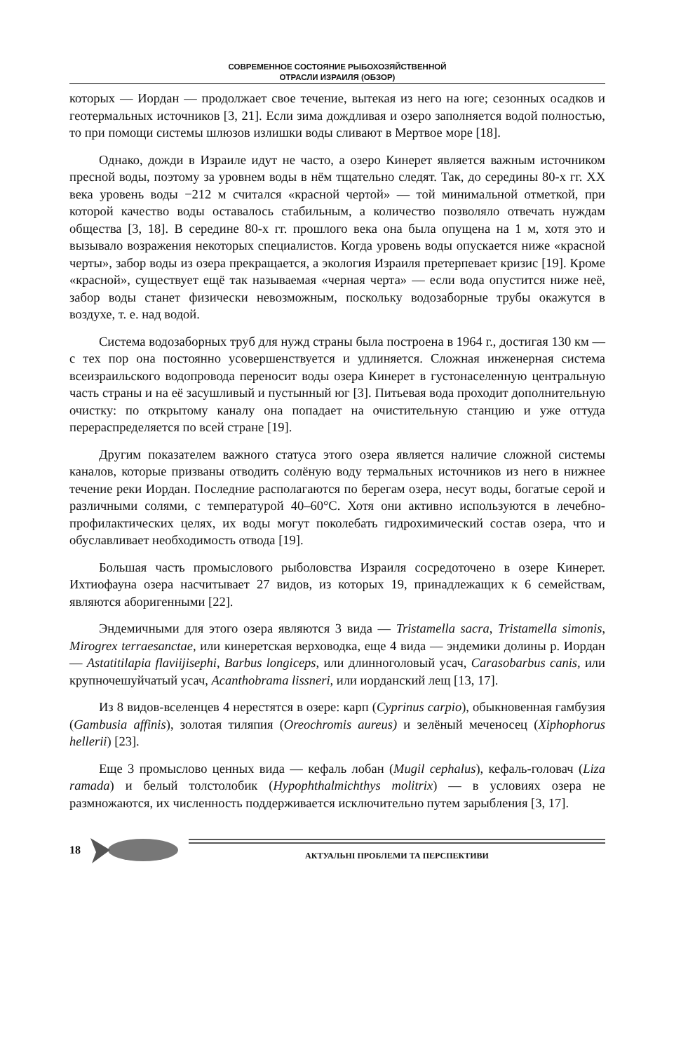СОВРЕМЕННОЕ СОСТОЯНИЕ РЫБОХОЗЯЙСТВЕННОЙ
ОТРАСЛИ ИЗРАИЛЯ (ОБЗОР)
которых — Иордан — продолжает свое течение, вытекая из него на юге; сезонных осадков и геотермальных источников [3, 21]. Если зима дождливая и озеро заполняется водой полностью, то при помощи системы шлюзов излишки воды сливают в Мертвое море [18].
Однако, дожди в Израиле идут не часто, а озеро Кинерет является важным источником пресной воды, поэтому за уровнем воды в нём тщательно следят. Так, до середины 80-х гг. XX века уровень воды −212 м считался «красной чертой» — той минимальной отметкой, при которой качество воды оставалось стабильным, а количество позволяло отвечать нуждам общества [3, 18]. В середине 80-х гг. прошлого века она была опущена на 1 м, хотя это и вызывало возражения некоторых специалистов. Когда уровень воды опускается ниже «красной черты», забор воды из озера прекращается, а экология Израиля претерпевает кризис [19]. Кроме «красной», существует ещё так называемая «черная черта» — если вода опустится ниже неё, забор воды станет физически невозможным, поскольку водозаборные трубы окажутся в воздухе, т. е. над водой.
Система водозаборных труб для нужд страны была построена в 1964 г., достигая 130 км — с тех пор она постоянно усовершенствуется и удлиняется. Сложная инженерная система всеизраильского водопровода переносит воды озера Кинерет в густонаселенную центральную часть страны и на её засушливый и пустынный юг [3]. Питьевая вода проходит дополнительную очистку: по открытому каналу она попадает на очистительную станцию и уже оттуда перераспределяется по всей стране [19].
Другим показателем важного статуса этого озера является наличие сложной системы каналов, которые призваны отводить солёную воду термальных источников из него в нижнее течение реки Иордан. Последние располагаются по берегам озера, несут воды, богатые серой и различными солями, с температурой 40–60°С. Хотя они активно используются в лечебно-профилактических целях, их воды могут поколебать гидрохимический состав озера, что и обуславливает необходимость отвода [19].
Большая часть промыслового рыболовства Израиля сосредоточено в озере Кинерет. Ихтиофауна озера насчитывает 27 видов, из которых 19, принадлежащих к 6 семействам, являются аборигенными [22].
Эндемичными для этого озера являются 3 вида — Tristamella sacra, Tristamella simonis, Mirogrex terraesanctae, или кинеретская верховодка, еще 4 вида — эндемики долины р. Иордан — Astatitilapia flaviijisephi, Barbus longiceps, или длинноголовый усач, Carasobarbus canis, или крупночешуйчатый усач, Acanthobrama lissneri, или иорданский лещ [13, 17].
Из 8 видов-вселенцев 4 нерестятся в озере: карп (Cyprinus carpio), обыкновенная гамбузия (Gambusia affinis), золотая тиляпия (Oreochromis aureus) и зелёный меченосец (Xiphophorus hellerii) [23].
Еще 3 промыслово ценных вида — кефаль лобан (Mugil cephalus), кефаль-головач (Liza ramada) и белый толстолобик (Hypophthalmichthys molitrix) — в условиях озера не размножаются, их численность поддерживается исключительно путем зарыбления [3, 17].
18
АКТУАЛЬНІ ПРОБЛЕМИ ТА ПЕРСПЕКТИВИ